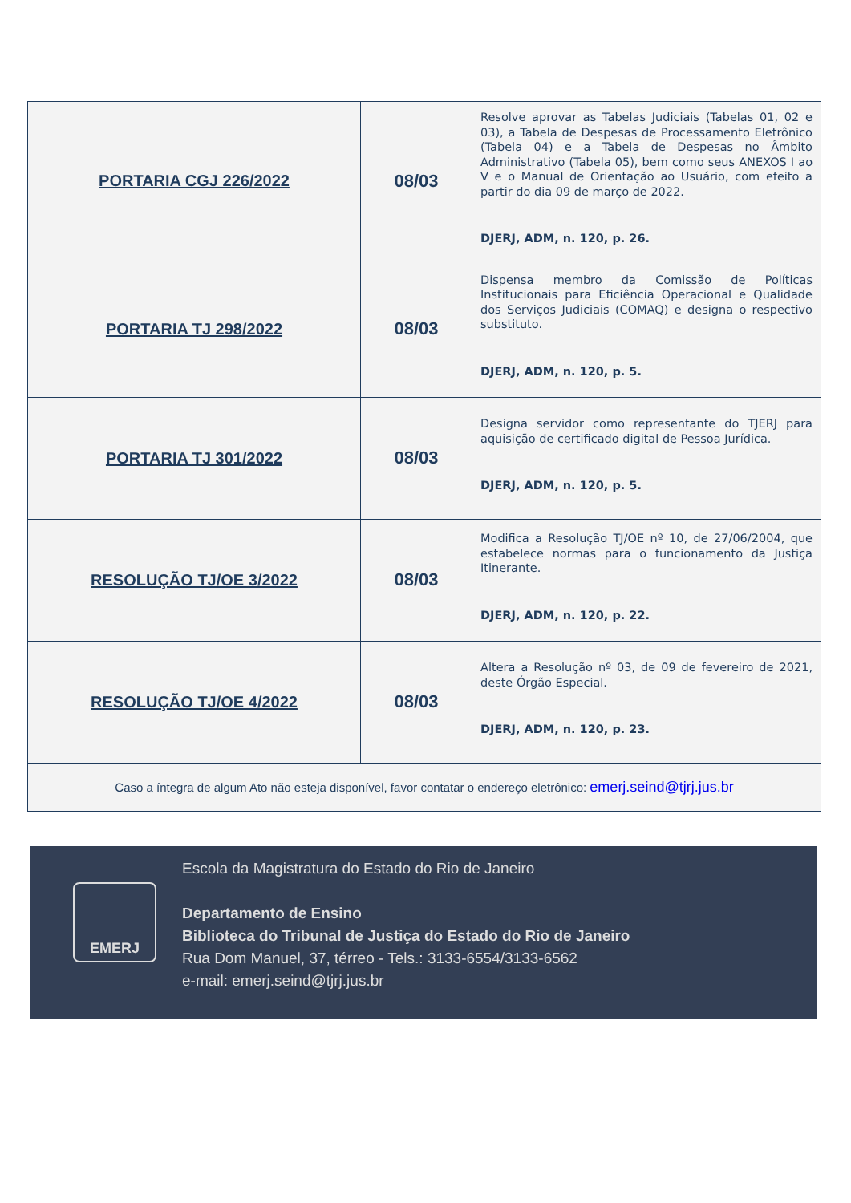| PORTARIA CGJ 226/2022 | 08/03 | Resolve aprovar as Tabelas Judiciais (Tabelas 01, 02 e 03), a Tabela de Despesas de Processamento Eletrônico (Tabela 04) e a Tabela de Despesas no Âmbito Administrativo (Tabela 05), bem como seus ANEXOS I ao V e o Manual de Orientação ao Usuário, com efeito a partir do dia 09 de março de 2022. DJERJ, ADM, n. 120, p. 26. |
| PORTARIA TJ 298/2022 | 08/03 | Dispensa membro da Comissão de Políticas Institucionais para Eficiência Operacional e Qualidade dos Serviços Judiciais (COMAQ) e designa o respectivo substituto. DJERJ, ADM, n. 120, p. 5. |
| PORTARIA TJ 301/2022 | 08/03 | Designa servidor como representante do TJERJ para aquisição de certificado digital de Pessoa Jurídica. DJERJ, ADM, n. 120, p. 5. |
| RESOLUÇÃO TJ/OE 3/2022 | 08/03 | Modifica a Resolução TJ/OE nº 10, de 27/06/2004, que estabelece normas para o funcionamento da Justiça Itinerante. DJERJ, ADM, n. 120, p. 22. |
| RESOLUÇÃO TJ/OE 4/2022 | 08/03 | Altera a Resolução nº 03, de 09 de fevereiro de 2021, deste Órgão Especial. DJERJ, ADM, n. 120, p. 23. |
| Caso a íntegra de algum Ato não esteja disponível, favor contatar o endereço eletrônico: emerj.seind@tjrj.jus.br | | |
EMERJ
Escola da Magistratura do Estado do Rio de Janeiro
Departamento de Ensino
Biblioteca do Tribunal de Justiça do Estado do Rio de Janeiro
Rua Dom Manuel, 37, térreo - Tels.: 3133-6554/3133-6562
e-mail: emerj.seind@tjrj.jus.br